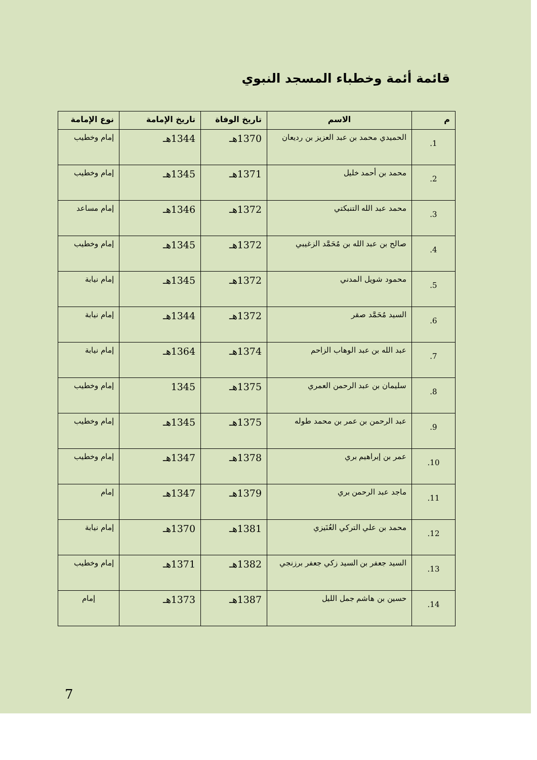قائمة أئمة وخطباء المسجد النبوي
| م | الاسم | تاريخ الوفاة | تاريخ الإمامة | نوع الإمامة |
| --- | --- | --- | --- | --- |
| 1. | الحميدي محمد بن عبد العزيز بن رديعان | 1370هـ | 1344هـ | إمام وخطيب |
| 2. | محمد بن أحمد خليل | 1371هـ | 1345هـ | إمام وخطيب |
| 3. | محمد عبد الله التنبكتي | 1372هـ | 1346هـ | إمام مساعد |
| 4. | صالح بن عبد الله بن مُحَمَّد الزغيبي | 1372هـ | 1345هـ | إمام وخطيب |
| 5. | محمود شويل المدني | 1372هـ | 1345هـ | إمام نيابة |
| 6. | السيد مُحَمَّد صقر | 1372هـ | 1344هـ | إمام نيابة |
| 7. | عبد الله بن عبد الوهاب الزاحم | 1374هـ | 1364هـ | إمام نيابة |
| 8. | سليمان بن عبد الرحمن العمري | 1375هـ | 1345 | إمام وخطيب |
| 9. | عبد الرحمن بن عمر بن محمد طوله | 1375هـ | 1345هـ | إمام وخطيب |
| 10. | عمر بن إبراهيم بري | 1378هـ | 1347هـ | إمام وخطيب |
| 11. | ماجد عبد الرحمن بري | 1379هـ | 1347هـ | إمام |
| 12. | محمد بن علي التركي العُنَيزي | 1381هـ | 1370هـ | إمام نيابة |
| 13. | السيد جعفر بن السيد زكي جعفر برزنجي | 1382هـ | 1371هـ | إمام وخطيب |
| 14. | حسين بن هاشم جمل الليل | 1387هـ | 1373هـ | إمام |
7